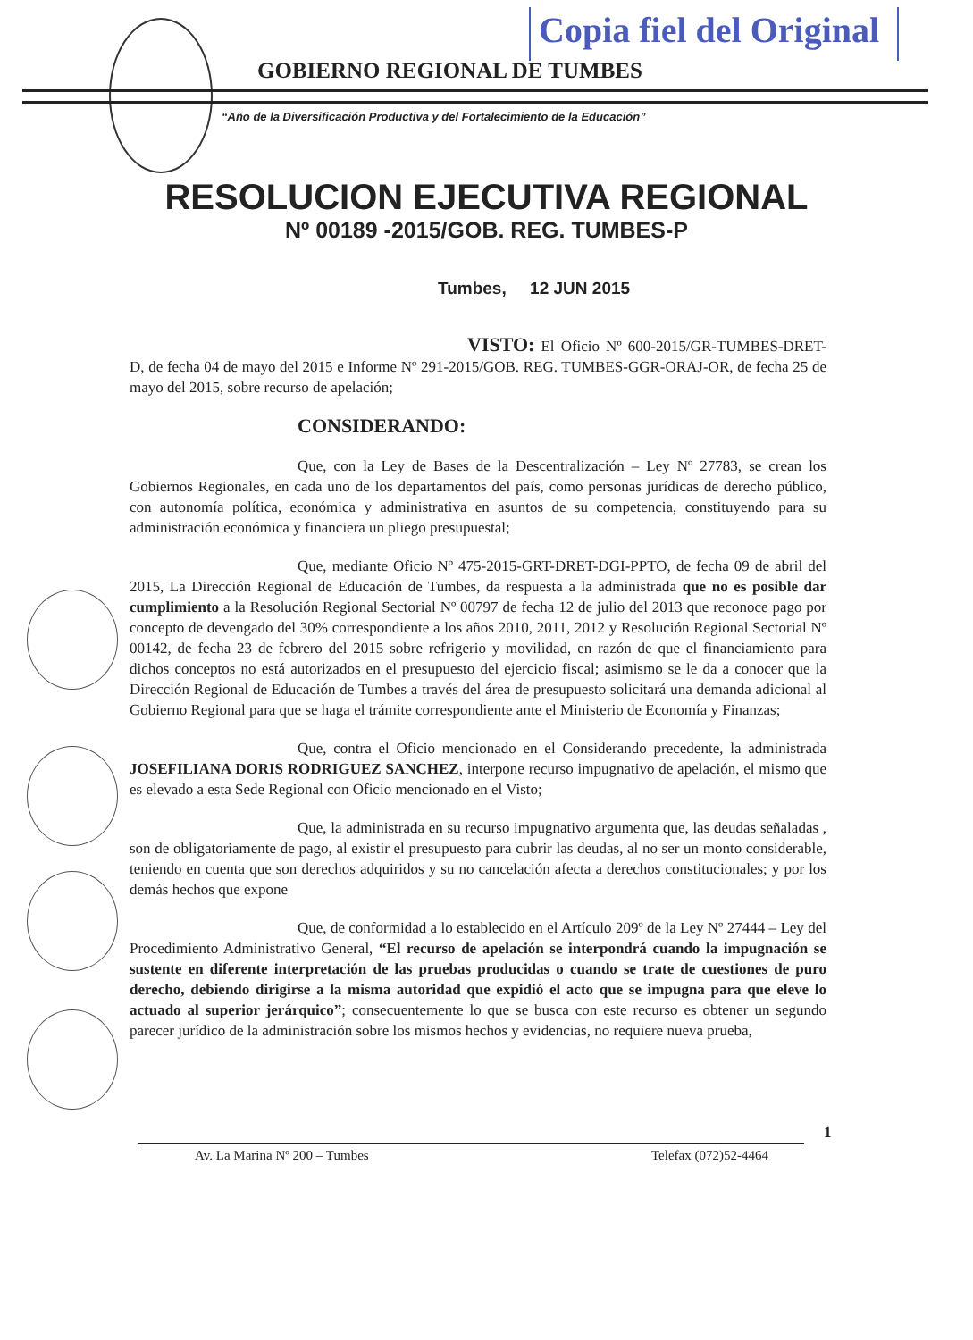Copia fiel del Original
GOBIERNO REGIONAL DE TUMBES
“Año de la Diversificación Productiva y del Fortalecimiento de la Educación”
RESOLUCION EJECUTIVA REGIONAL
Nº 00189 -2015/GOB. REG. TUMBES-P
Tumbes, 12 JUN 2015
VISTO: El Oficio Nº 600-2015/GR-TUMBES-DRET-D, de fecha 04 de mayo del 2015 e Informe Nº 291-2015/GOB. REG. TUMBES-GGR-ORAJ-OR, de fecha 25 de mayo del 2015, sobre recurso de apelación;
CONSIDERANDO:
Que, con la Ley de Bases de la Descentralización – Ley Nº 27783, se crean los Gobiernos Regionales, en cada uno de los departamentos del país, como personas jurídicas de derecho público, con autonomía política, económica y administrativa en asuntos de su competencia, constituyendo para su administración económica y financiera un pliego presupuestal;
Que, mediante Oficio Nº 475-2015-GRT-DRET-DGI-PPTO, de fecha 09 de abril del 2015, La Dirección Regional de Educación de Tumbes, da respuesta a la administrada que no es posible dar cumplimiento a la Resolución Regional Sectorial Nº 00797 de fecha 12 de julio del 2013 que reconoce pago por concepto de devengado del 30% correspondiente a los años 2010, 2011, 2012 y Resolución Regional Sectorial Nº 00142, de fecha 23 de febrero del 2015 sobre refrigerio y movilidad, en razón de que el financiamiento para dichos conceptos no está autorizados en el presupuesto del ejercicio fiscal; asimismo se le da a conocer que la Dirección Regional de Educación de Tumbes a través del área de presupuesto solicitará una demanda adicional al Gobierno Regional para que se haga el trámite correspondiente ante el Ministerio de Economía y Finanzas;
Que, contra el Oficio mencionado en el Considerando precedente, la administrada JOSEFILIANA DORIS RODRIGUEZ SANCHEZ, interpone recurso impugnativo de apelación, el mismo que es elevado a esta Sede Regional con Oficio mencionado en el Visto;
Que, la administrada en su recurso impugnativo argumenta que, las deudas señaladas , son de obligatoriamente de pago, al existir el presupuesto para cubrir las deudas, al no ser un monto considerable, teniendo en cuenta que son derechos adquiridos y su no cancelación afecta a derechos constitucionales; y por los demás hechos que expone
Que, de conformidad a lo establecido en el Artículo 209º de la Ley Nº 27444 – Ley del Procedimiento Administrativo General, “El recurso de apelación se interpondrá cuando la impugnación se sustente en diferente interpretación de las pruebas producidas o cuando se trate de cuestiones de puro derecho, debiendo dirigirse a la misma autoridad que expidió el acto que se impugna para que eleve lo actuado al superior jerárquico”; consecuentemente lo que se busca con este recurso es obtener un segundo parecer jurídico de la administración sobre los mismos hechos y evidencias, no requiere nueva prueba,
1
Av. La Marina Nº 200 – Tumbes Telefax (072)52-4464